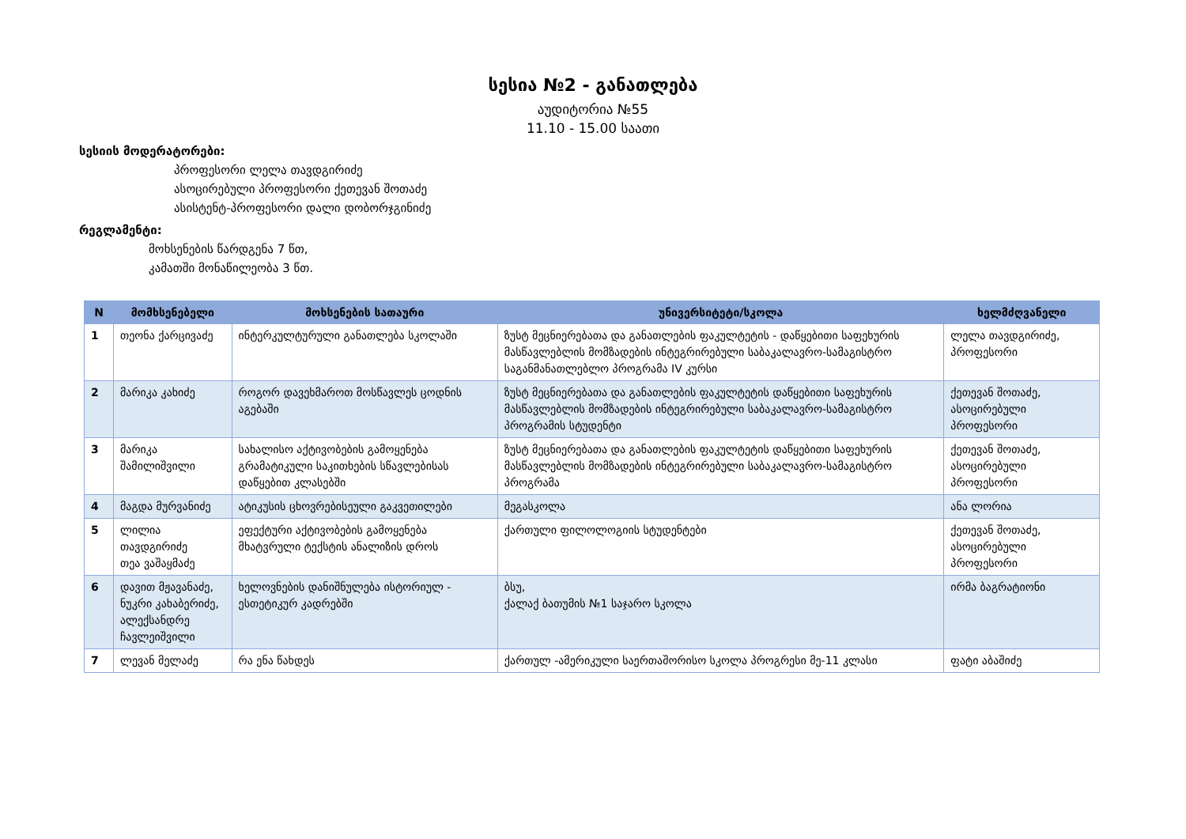სესია №2 - განათლება
აუდიტორია №55
11.10 - 15.00 საათი
სესიის მოდერატორები:
პროფესორი ლელა თავდგირიძე
ასოცირებული პროფესორი ქეთევან შოთაძე
ასისტენტ-პროფესორი დალი დობორჯგინიძე
რეგლამენტი:
მოხსენების წარდგენა 7 წთ,
კამათში მონაწილეობა 3 წთ.
| N | მომხსენებელი | მოხსენების სათაური | უნივერსიტეტი/სკოლა | ხელმძღვანელი |
| --- | --- | --- | --- | --- |
| 1 | თეონა ქარცივაძე | ინტერკულტურული განათლება სკოლაში | ზუსტ მეცნიერებათა და განათლების ფაკულტეტის - დაწყებითი საფეხურის მასწავლებლის მომზადების ინტეგრირებული საბაკალავრო-სამაგისტრო საგანმანათლებლო პროგრამა IV კურსი | ლელა თავდგირიძე, პროფესორი |
| 2 | მარიკა კახიძე | როგორ დავეხმაროთ მოსწავლეს ცოდნის აგებაში | ზუსტ მეცნიერებათა და განათლების ფაკულტეტის დაწყებითი საფეხურის მასწავლებლის მომზადების ინტეგრირებული საბაკალავრო-სამაგისტრო პროგრამის სტუდენტი | ქეთევან შოთაძე, ასოცირებული პროფესორი |
| 3 | მარიკა შამილიშვილი | სახალისო აქტივობების გამოყენება გრამატიკული საკითხების სწავლებისას დაწყებით კლასებში | ზუსტ მეცნიერებათა და განათლების ფაკულტეტის დაწყებითი საფეხურის მასწავლებლის მომზადების ინტეგრირებული საბაკალავრო-სამაგისტრო პროგრამა | ქეთევან შოთაძე, ასოცირებული პროფესორი |
| 4 | მაგდა მურვანიძე | ატიკუსის ცხოვრებისეული გაკვეთილები | მეგასკოლა | ანა ლორია |
| 5 | ლილია თავდგირიძე თეა ვაშაყმაძე | ეფექტური აქტივობების გამოყენება მხატვრული ტექსტის ანალიზის დროს | ქართული ფილოლოგიის სტუდენტები | ქეთევან შოთაძე, ასოცირებული პროფესორი |
| 6 | დავით მჟავანაძე, ნუკრი კახაბერიძე, ალექსანდრე ჩავლეიშვილი | ხელოვნების დანიშნულება ისტორიულ - ესთეტიკურ კადრებში | ბსუ, ქალაქ ბათუმის №1 საჯარო სკოლა | ირმა ბაგრატიონი |
| 7 | ლევან მელაძე | რა ენა წახდეს | ქართულ -ამერიკული საერთაშორისო სკოლა პროგრესი მე-11 კლასი | ფატი აბაშიძე |